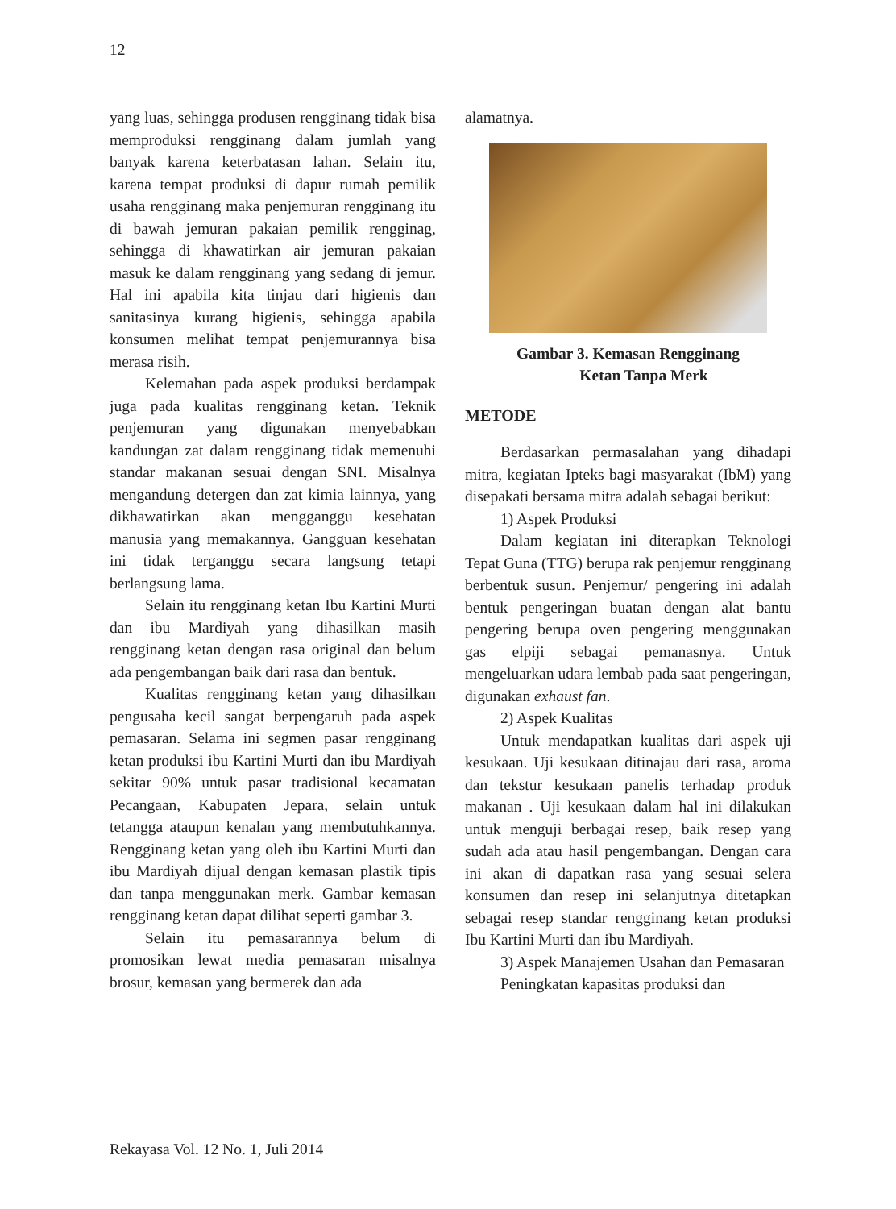12
yang luas, sehingga produsen rengginang tidak bisa memproduksi rengginang dalam jumlah yang banyak karena keterbatasan lahan. Selain itu, karena tempat produksi di dapur rumah pemilik usaha rengginang maka penjemuran rengginang itu di bawah jemuran pakaian pemilik rengginag, sehingga di khawatirkan air jemuran pakaian masuk ke dalam rengginang yang sedang di jemur. Hal ini apabila kita tinjau dari higienis dan sanitasinya kurang higienis, sehingga apabila konsumen melihat tempat penjemurannya bisa merasa risih.
Kelemahan pada aspek produksi berdampak juga pada kualitas rengginang ketan. Teknik penjemuran yang digunakan menyebabkan kandungan zat dalam rengginang tidak memenuhi standar makanan sesuai dengan SNI. Misalnya mengandung detergen dan zat kimia lainnya, yang dikhawatirkan akan mengganggu kesehatan manusia yang memakannya. Gangguan kesehatan ini tidak terganggu secara langsung tetapi berlangsung lama.
Selain itu rengginang ketan Ibu Kartini Murti dan ibu Mardiyah yang dihasilkan masih rengginang ketan dengan rasa original dan belum ada pengembangan baik dari rasa dan bentuk.
Kualitas rengginang ketan yang dihasilkan pengusaha kecil sangat berpengaruh pada aspek pemasaran. Selama ini segmen pasar rengginang ketan produksi ibu Kartini Murti dan ibu Mardiyah sekitar 90% untuk pasar tradisional kecamatan Pecangaan, Kabupaten Jepara, selain untuk tetangga ataupun kenalan yang membutuhkannya. Rengginang ketan yang oleh ibu Kartini Murti dan ibu Mardiyah dijual dengan kemasan plastik tipis dan tanpa menggunakan merk. Gambar kemasan rengginang ketan dapat dilihat seperti gambar 3.
Selain itu pemasarannya belum di promosikan lewat media pemasaran misalnya brosur, kemasan yang bermerek dan ada
alamatnya.
Gambar 3. Kemasan Rengginang
Ketan Tanpa Merk
METODE
Berdasarkan permasalahan yang dihadapi mitra, kegiatan Ipteks bagi masyarakat (IbM) yang disepakati bersama mitra adalah sebagai berikut:
1) Aspek Produksi
Dalam kegiatan ini diterapkan Teknologi Tepat Guna (TTG) berupa rak penjemur rengginang berbentuk susun. Penjemur/ pengering ini adalah bentuk pengeringan buatan dengan alat bantu pengering berupa oven pengering menggunakan gas elpiji sebagai pemanasnya. Untuk mengeluarkan udara lembab pada saat pengeringan, digunakan exhaust fan.
2) Aspek Kualitas
Untuk mendapatkan kualitas dari aspek uji kesukaan. Uji kesukaan ditinajau dari rasa, aroma dan tekstur kesukaan panelis terhadap produk makanan . Uji kesukaan dalam hal ini dilakukan untuk menguji berbagai resep, baik resep yang sudah ada atau hasil pengembangan. Dengan cara ini akan di dapatkan rasa yang sesuai selera konsumen dan resep ini selanjutnya ditetapkan sebagai resep standar rengginang ketan produksi Ibu Kartini Murti dan ibu Mardiyah.
3) Aspek Manajemen Usahan dan Pemasaran
Peningkatan kapasitas produksi dan
Rekayasa Vol. 12 No. 1, Juli 2014